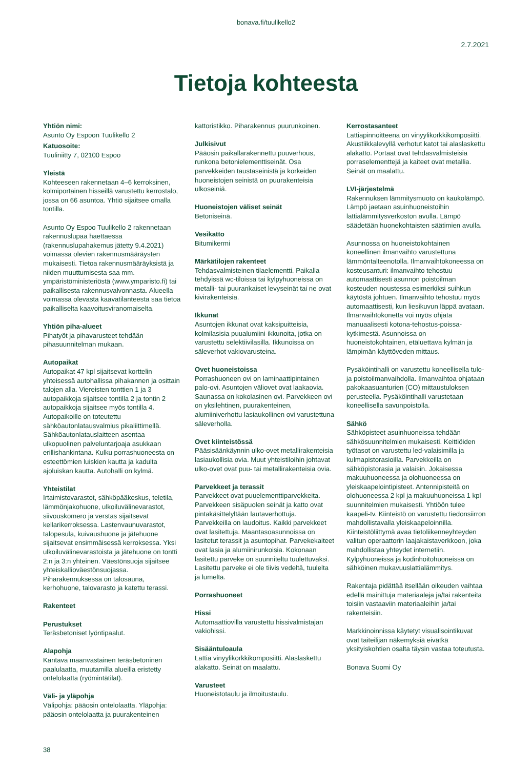bonava.fi/tuulikello2
2.7.2021
Tietoja kohteesta
Yhtiön nimi:
Asunto Oy Espoon Tuulikello 2
Katuosoite:
Tuuliniitty 7, 02100 Espoo
Yleistä
Kohteeseen rakennetaan 4–6 kerroksinen, kolmiportainen hisseillä varustettu kerrostalo, jossa on 66 asuntoa. Yhtiö sijaitsee omalla tontilla.
Asunto Oy Espoo Tuulikello 2 rakennetaan rakennuslupaa haettaessa (rakennuslupahakemus jätetty 9.4.2021) voimassa olevien rakennusmääräysten mukaisesti. Tietoa rakennusmääräyksistä ja niiden muuttumisesta saa mm. ympäristöministeriöstä (www.ymparisto.fi) tai paikallisesta rakennusvalvonnasta. Alueella voimassa olevasta kaavatilanteesta saa tietoa paikalliselta kaavoitusviranomaiselta.
Yhtiön piha-alueet
Pihatyöt ja pihavarusteet tehdään pihasuunnitelman mukaan.
Autopaikat
Autopaikat 47 kpl sijaitsevat korttelin yhteisessä autohallissa pihakannen ja osittain talojen alla. Viereisten tonttien 1 ja 3 autopaikkoja sijaitsee tontilla 2 ja tontin 2 autopaikkoja sijaitsee myös tontilla 4. Autopaikoille on toteutettu sähköautonlatausvalmius pikaliittimellä. Sähköautonlatauslaitteen asentaa ulkopuolinen palveluntarjoaja asukkaan erillishankintana. Kulku porrashuoneesta on esteettömien luiskien kautta ja kadulta ajoluiskan kautta. Autohalli on kylmä.
Yhteistilat
Irtaimistovarastot, sähköpääkeskus, teletila, lämmönjakohuone, ulkoiluvälinevarastot, siivouskomero ja verstas sijaitsevat kellarikerroksessa. Lastenvaunuvarastot, talopesula, kuivaushuone ja jätehuone sijaitsevat ensimmäisessä kerroksessa. Yksi ulkoiluvälinevarastoista ja jätehuone on tontti 2:n ja 3:n yhteinen. Väestönsuoja sijaitsee yhteiskallioväestönsuojassa. Piharakennuksessa on talosauna, kerhohuone, talovarasto ja katettu terassi.
Rakenteet
Perustukset
Teräsbetoniset lyöntipaalut.
Alapohja
Kantava maanvastainen teräsbetoninen paalulaatta, muutamilla alueilla eristetty ontelolaatta (ryömintätilat).
Väli- ja yläpohja
Välipohja: pääosin ontelolaatta. Yläpohja: pääosin ontelolaatta ja puurakenteinen
kattoristikko. Piharakennus puurunkoinen.
Julkisivut
Pääosin paikallarakennettu puuverhous, runkona betonielementtiseinät. Osa parvekkeiden taustaseinistä ja korkeiden huoneistojen seinistä on puurakenteisia ulkoseiniä.
Huoneistojen väliset seinät
Betoniseinä.
Vesikatto
Bitumikermi
Märkätilojen rakenteet
Tehdasvalmisteinen tilaelementti. Paikalla tehdyissä wc-tiloissa tai kylpyhuoneissa on metalli- tai puurankaiset levyseinät tai ne ovat kivirakenteisia.
Ikkunat
Asuntojen ikkunat ovat kaksipuitteisia, kolmilasisia puualumiini-ikkunoita, jotka on varustettu selektiivilasilla. Ikkunoissa on säleverhot vakiovarusteina.
Ovet huoneistoissa
Porrashuoneen ovi on laminaattipintainen palo-ovi. Asuntojen väliovet ovat laakaovia. Saunassa on kokolasinen ovi. Parvekkeen ovi on yksilehtinen, puurakenteinen, alumiiniverhottu lasiaukollinen ovi varustettuna säleverholla.
Ovet kiinteistössä
Pääsisäänkäynnin ulko-ovet metallirakenteisia lasiaukollisia ovia. Muut yhteistiloihin johtavat ulko-ovet ovat puu- tai metallirakenteisia ovia.
Parvekkeet ja terassit
Parvekkeet ovat puuelementtiparvekkeita. Parvekkeen sisäpuolen seinät ja katto ovat pintakäsittelyltään lautaverhottuja. Parvekkeilla on laudoitus. Kaikki parvekkeet ovat lasitettuja. Maantasoasunnoissa on lasitetut terassit ja asuntopihat. Parvekekaiteet ovat lasia ja alumiinirunkoisia. Kokonaan lasitettu parveke on suunniteltu tuulettuvaksi. Lasitettu parveke ei ole tiivis vedeltä, tuulelta ja lumelta.
Porrashuoneet
Hissi
Automaattiovilla varustettu hissivalmistajan vakiohissi.
Sisääntuloaula
Lattia vinyylikorkkikomposiitti. Alaslaskettu alakatto. Seinät on maalattu.
Varusteet
Huoneistotaulu ja ilmoitustaulu.
Kerrostasanteet
Lattiapinnoitteena on vinyylikorkkikomposiitti. Akustiikkalevyllä verhotut katot tai alaslaskettu alakatto. Portaat ovat tehdasvalmisteisia porraselementtejä ja kaiteet ovat metallia. Seinät on maalattu.
LVI-järjestelmä
Rakennuksen lämmitysmuoto on kaukolämpö. Lämpö jaetaan asuinhuoneistoihin lattialämmitysverkoston avulla. Lämpö säädetään huonekohtaisten säätimien avulla.
Asunnossa on huoneistokohtainen koneellinen ilmanvaihto varustettuna lämmöntalteenotolla. Ilmanvaihtokoneessa on kosteusanturi: ilmanvaihto tehostuu automaattisesti asunnon poistoilman kosteuden noustessa esimerkiksi suihkun käytöstä johtuen. Ilmanvaihto tehostuu myös automaattisesti, kun liesikuvun läppä avataan. Ilmanvaihtokonetta voi myös ohjata manuaalisesti kotona-tehostus-poissa-kytkimestä. Asunnoissa on huoneistokohtainen, etäluettava kylmän ja lämpimän käyttöveden mittaus.
Pysäköintihalli on varustettu koneellisella tulo- ja poistoilmanvaihdolla. Ilmanvaihtoa ohjataan pakokaasuanturien (CO) mittaustuloksen perusteella. Pysäköintihalli varustetaan koneellisella savunpoistolla.
Sähkö
Sähköpisteet asuinhuoneissa tehdään sähkösuunnitelmien mukaisesti. Keittiöiden työtasot on varustettu led-valaisimilla ja kulmapistorasioilla. Parvekkeilla on sähköpistorasia ja valaisin. Jokaisessa makuuhuoneessa ja olohuoneessa on yleiskaapelointipisteet. Antennipisteitä on olohuoneessa 2 kpl ja makuuhuoneissa 1 kpl suunnitelmien mukaisesti. Yhtiöön tulee kaapeli-tv. Kiinteistö on varustettu tiedonsiirron mahdollistavalla yleiskaapeloinnilla. Kiinteistöliittymä avaa tietoliikenneyhteyden valitun operaattorin laajakaistaverkkoon, joka mahdollistaa yhteydet internetiin. Kylpyhuoneissa ja kodinhoitohuoneissa on sähköinen mukavuuslattialämmitys.
Rakentaja pidättää itsellään oikeuden vaihtaa edellä mainittuja materiaaleja ja/tai rakenteita toisiin vastaaviin materiaaleihin ja/tai rakenteisiin.
Markkinoinnissa käytetyt visualisointikuvat ovat taiteilijan näkemyksiä eivätkä yksityiskohtien osalta täysin vastaa toteutusta.
Bonava Suomi Oy
38